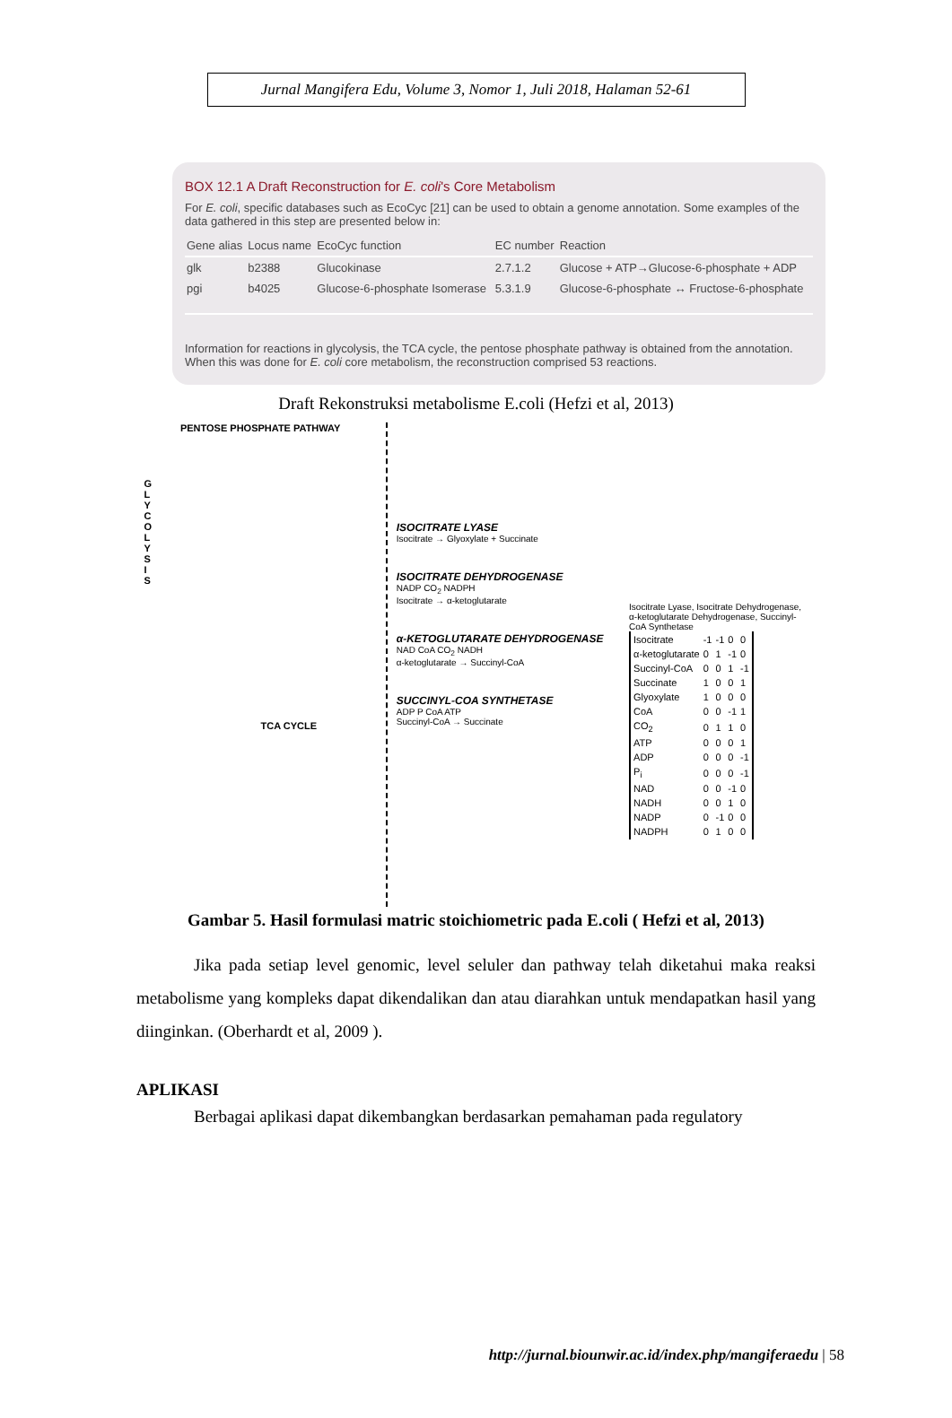Jurnal Mangifera Edu, Volume 3, Nomor 1, Juli 2018, Halaman 52-61
BOX 12.1 A Draft Reconstruction for E. coli's Core Metabolism
For E. coli, specific databases such as EcoCyc [21] can be used to obtain a genome annotation. Some examples of the data gathered in this step are presented below in:
| Gene alias | Locus name | EcoCyc function | EC number | Reaction |
| --- | --- | --- | --- | --- |
| glk | b2388 | Glucokinase | 2.7.1.2 | Glucose + ATP→Glucose-6-phosphate + ADP |
| pgi | b4025 | Glucose-6-phosphate Isomerase | 5.3.1.9 | Glucose-6-phosphate ↔ Fructose-6-phosphate |
Information for reactions in glycolysis, the TCA cycle, the pentose phosphate pathway is obtained from the annotation. When this was done for E. coli core metabolism, the reconstruction comprised 53 reactions.
Draft Rekonstruksi metabolisme E.coli (Hefzi et al, 2013)
PENTOSE PHOSPHATE PATHWAY
G L Y C O L Y S I S
TCA CYCLE
ISOCITRATE LYASE
Isocitrate → Glyoxylate + Succinate
ISOCITRATE DEHYDROGENASE
NADP CO<sub>2</sub> NADPH
Isocitrate → α-ketoglutarate
α-KETOGLUTARATE DEHYDROGENASE
NAD CoA CO<sub>2</sub> NADH
α-ketoglutarate → Succinyl-CoA
SUCCINYL-COA SYNTHETASE
ADP P CoA ATP
Succinyl-CoA → Succinate
Isocitrate Lyase, Isocitrate Dehydrogenase, α-ketoglutarate Dehydrogenase, Succinyl-CoA Synthetase
| Isocitrate | -1 | -1 | 0 | 0 |
| α-ketoglutarate | 0 | 1 | -1 | 0 |
| Succinyl-CoA | 0 | 0 | 1 | -1 |
| Succinate | 1 | 0 | 0 | 1 |
| Glyoxylate | 1 | 0 | 0 | 0 |
| CoA | 0 | 0 | -1 | 1 |
| CO<sub>2</sub> | 0 | 1 | 1 | 0 |
| ATP | 0 | 0 | 0 | 1 |
| ADP | 0 | 0 | 0 | -1 |
| P<sub>i</sub> | 0 | 0 | 0 | -1 |
| NAD | 0 | 0 | -1 | 0 |
| NADH | 0 | 0 | 1 | 0 |
| NADP | 0 | -1 | 0 | 0 |
| NADPH | 0 | 1 | 0 | 0 |
Gambar 5. Hasil formulasi matric stoichiometric pada E.coli ( Hefzi et al, 2013)
Jika pada setiap level genomic, level seluler dan pathway telah diketahui maka reaksi metabolisme yang kompleks dapat dikendalikan dan atau diarahkan untuk mendapatkan hasil yang diinginkan. (Oberhardt et al, 2009 ).
APLIKASI
Berbagai aplikasi dapat dikembangkan berdasarkan pemahaman pada regulatory
http://jurnal.biounwir.ac.id/index.php/mangiferaedu | 58